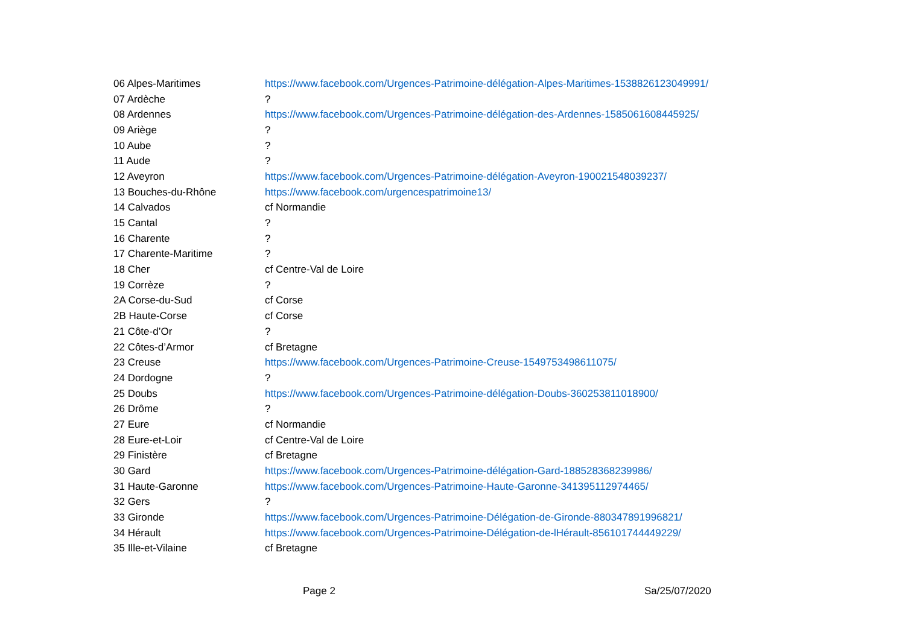| 06 Alpes-Maritimes | https://www.facebook.com/Urgences-Patrimoine-délégation-Alpes-Maritimes-1538826123049991/ |
| 07 Ardèche | ? |
| 08 Ardennes | https://www.facebook.com/Urgences-Patrimoine-délégation-des-Ardennes-1585061608445925/ |
| 09 Ariège | ? |
| 10 Aube | ? |
| 11 Aude | ? |
| 12 Aveyron | https://www.facebook.com/Urgences-Patrimoine-délégation-Aveyron-190021548039237/ |
| 13 Bouches-du-Rhône | https://www.facebook.com/urgencespatrimoine13/ |
| 14 Calvados | cf Normandie |
| 15 Cantal | ? |
| 16 Charente | ? |
| 17 Charente-Maritime | ? |
| 18 Cher | cf Centre-Val de Loire |
| 19 Corrèze | ? |
| 2A Corse-du-Sud | cf Corse |
| 2B Haute-Corse | cf Corse |
| 21 Côte-d’Or | ? |
| 22 Côtes-d’Armor | cf Bretagne |
| 23 Creuse | https://www.facebook.com/Urgences-Patrimoine-Creuse-1549753498611075/ |
| 24 Dordogne | ? |
| 25 Doubs | https://www.facebook.com/Urgences-Patrimoine-délégation-Doubs-360253811018900/ |
| 26 Drôme | ? |
| 27 Eure | cf Normandie |
| 28 Eure-et-Loir | cf Centre-Val de Loire |
| 29 Finistère | cf Bretagne |
| 30 Gard | https://www.facebook.com/Urgences-Patrimoine-délégation-Gard-188528368239986/ |
| 31 Haute-Garonne | https://www.facebook.com/Urgences-Patrimoine-Haute-Garonne-341395112974465/ |
| 32 Gers | ? |
| 33 Gironde | https://www.facebook.com/Urgences-Patrimoine-Délégation-de-Gironde-880347891996821/ |
| 34 Hérault | https://www.facebook.com/Urgences-Patrimoine-Délégation-de-lHérault-856101744449229/ |
| 35 Ille-et-Vilaine | cf Bretagne |
Page 2 Sa/25/07/2020